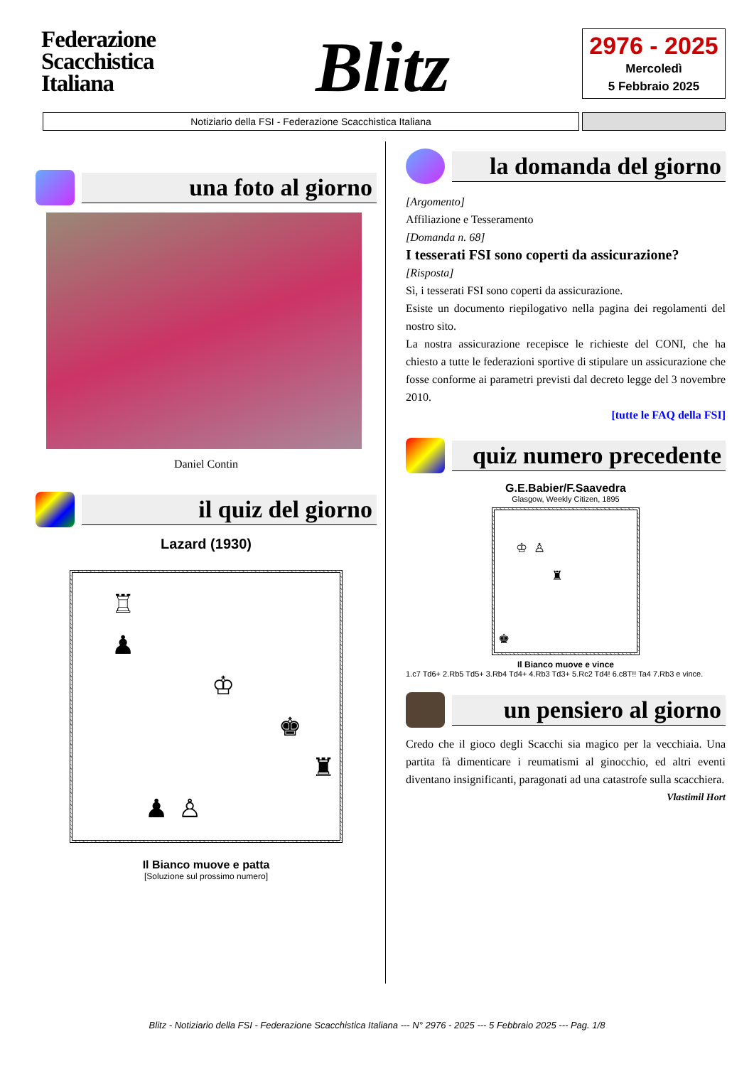Federazione
Scacchistica
Italiana
Blitz
2976 - 2025
Mercoledì
5 Febbraio 2025
Notiziario della FSI - Federazione Scacchistica Italiana
una foto al giorno
Daniel Contin
il quiz del giorno
Lazard (1930)
♖
♟
♔
♚
♜
♟
♙
Il Bianco muove e patta
[Soluzione sul prossimo numero]
la domanda del giorno
[Argomento]
Affiliazione e Tesseramento
[Domanda n. 68]
I tesserati FSI sono coperti da assicurazione?
[Risposta]
Sì, i tesserati FSI sono coperti da assicurazione.
Esiste un documento riepilogativo nella pagina dei regolamenti del nostro sito.
La nostra assicurazione recepisce le richieste del CONI, che ha chiesto a tutte le federazioni sportive di stipulare un assicurazione che fosse conforme ai parametri previsti dal decreto legge del 3 novembre 2010.
[tutte le FAQ della FSI]
quiz numero precedente
G.E.Babier/F.Saavedra
Glasgow, Weekly Citizen, 1895
♔
♙
♜
♚
Il Bianco muove e vince
1.c7 Td6+ 2.Rb5 Td5+ 3.Rb4 Td4+ 4.Rb3 Td3+ 5.Rc2 Td4! 6.c8T!! Ta4 7.Rb3 e vince.
un pensiero al giorno
Credo che il gioco degli Scacchi sia magico per la vecchiaia. Una partita fà dimenticare i reumatismi al ginocchio, ed altri eventi diventano insignificanti, paragonati ad una catastrofe sulla scacchiera.
Vlastimil Hort
Blitz - Notiziario della FSI - Federazione Scacchistica Italiana --- N° 2976 - 2025 --- 5 Febbraio 2025 --- Pag. 1/8